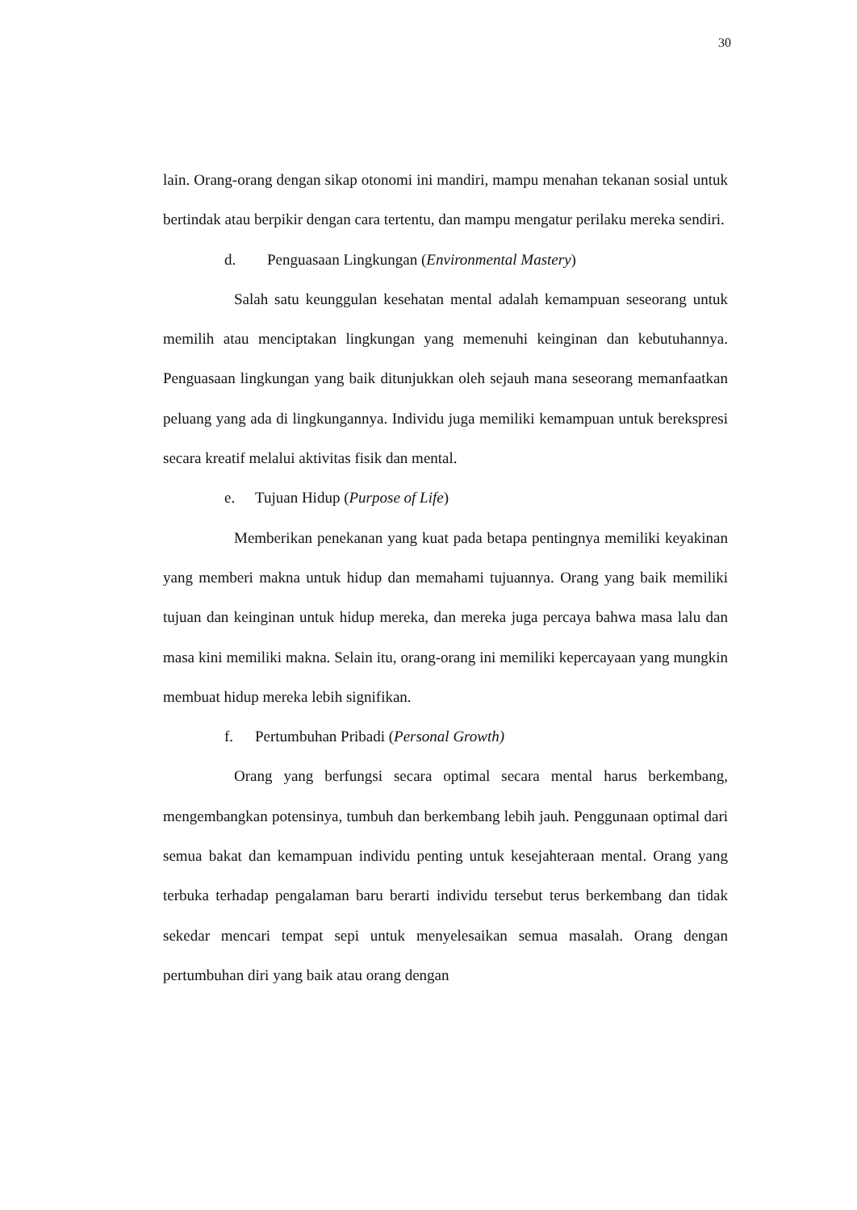30
lain. Orang-orang dengan sikap otonomi ini mandiri, mampu menahan tekanan sosial untuk bertindak atau berpikir dengan cara tertentu, dan mampu mengatur perilaku mereka sendiri.
d. Penguasaan Lingkungan (Environmental Mastery)
Salah satu keunggulan kesehatan mental adalah kemampuan seseorang untuk memilih atau menciptakan lingkungan yang memenuhi keinginan dan kebutuhannya. Penguasaan lingkungan yang baik ditunjukkan oleh sejauh mana seseorang memanfaatkan peluang yang ada di lingkungannya. Individu juga memiliki kemampuan untuk berekspresi secara kreatif melalui aktivitas fisik dan mental.
e. Tujuan Hidup (Purpose of Life)
Memberikan penekanan yang kuat pada betapa pentingnya memiliki keyakinan yang memberi makna untuk hidup dan memahami tujuannya. Orang yang baik memiliki tujuan dan keinginan untuk hidup mereka, dan mereka juga percaya bahwa masa lalu dan masa kini memiliki makna. Selain itu, orang-orang ini memiliki kepercayaan yang mungkin membuat hidup mereka lebih signifikan.
f. Pertumbuhan Pribadi (Personal Growth)
Orang yang berfungsi secara optimal secara mental harus berkembang, mengembangkan potensinya, tumbuh dan berkembang lebih jauh. Penggunaan optimal dari semua bakat dan kemampuan individu penting untuk kesejahteraan mental. Orang yang terbuka terhadap pengalaman baru berarti individu tersebut terus berkembang dan tidak sekedar mencari tempat sepi untuk menyelesaikan semua masalah. Orang dengan pertumbuhan diri yang baik atau orang dengan